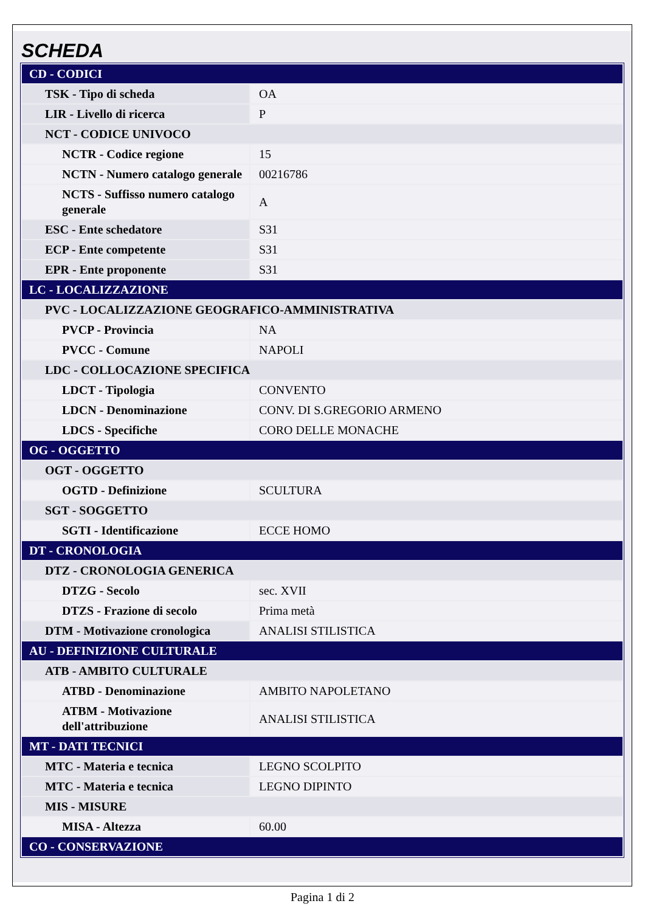SCHEDA
| CD - CODICI | |
| TSK - Tipo di scheda | OA |
| LIR - Livello di ricerca | P |
| NCT - CODICE UNIVOCO | |
| NCTR - Codice regione | 15 |
| NCTN - Numero catalogo generale | 00216786 |
| NCTS - Suffisso numero catalogo generale | A |
| ESC - Ente schedatore | S31 |
| ECP - Ente competente | S31 |
| EPR - Ente proponente | S31 |
| LC - LOCALIZZAZIONE | |
| PVC - LOCALIZZAZIONE GEOGRAFICO-AMMINISTRATIVA | |
| PVCP - Provincia | NA |
| PVCC - Comune | NAPOLI |
| LDC - COLLOCAZIONE SPECIFICA | |
| LDCT - Tipologia | CONVENTO |
| LDCN - Denominazione | CONV. DI S.GREGORIO ARMENO |
| LDCS - Specifiche | CORO DELLE MONACHE |
| OG - OGGETTO | |
| OGT - OGGETTO | |
| OGTD - Definizione | SCULTURA |
| SGT - SOGGETTO | |
| SGTI - Identificazione | ECCE HOMO |
| DT - CRONOLOGIA | |
| DTZ - CRONOLOGIA GENERICA | |
| DTZG - Secolo | sec. XVII |
| DTZS - Frazione di secolo | Prima metà |
| DTM - Motivazione cronologica | ANALISI STILISTICA |
| AU - DEFINIZIONE CULTURALE | |
| ATB - AMBITO CULTURALE | |
| ATBD - Denominazione | AMBITO NAPOLETANO |
| ATBM - Motivazione dell'attribuzione | ANALISI STILISTICA |
| MT - DATI TECNICI | |
| MTC - Materia e tecnica | LEGNO SCOLPITO |
| MTC - Materia e tecnica | LEGNO DIPINTO |
| MIS - MISURE | |
| MISA - Altezza | 60.00 |
| CO - CONSERVAZIONE | |
Pagina 1 di 2